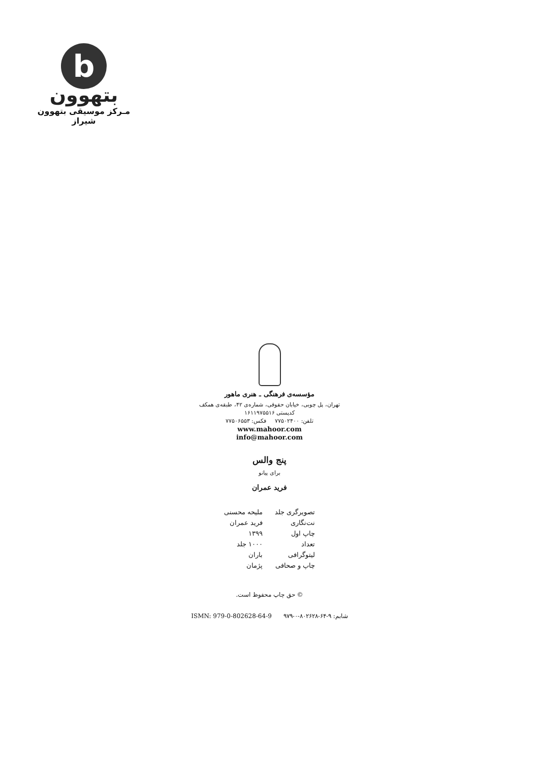b
بتهوون
مـرکز موسیقی بتهوون شیراز
مؤسسه‌ی فرهنگی ـ هنری ماهور
تهران، پل چوبی، خیابان حقوقی، شماره‌ی ۴۲، طبقه‌ی همکف
کدپستی ۱۶۱۱۹۷۵۵۱۶
تلفن: ۷۷۵۰۲۴۰۰ فکس: ۷۷۵۰۶۵۵۳
www.mahoor.com
info@mahoor.com
پنج والس
برای پیانو
فرید عمران
| تصویرگری جلد | ملیحه محسنی |
| نت‌نگاری | فرید عمران |
| چاپ اول | ۱۳۹۹ |
| تعداد | ۱۰۰۰ جلد |
| لیتوگرافی | باران |
| چاپ و صحافی | پژمان |
© حق چاپ محفوظ است.
شابم: ۹-۶۴-۸۰۲۶۲۸-۰-۹۷۹ ISMN: 979-0-802628-64-9